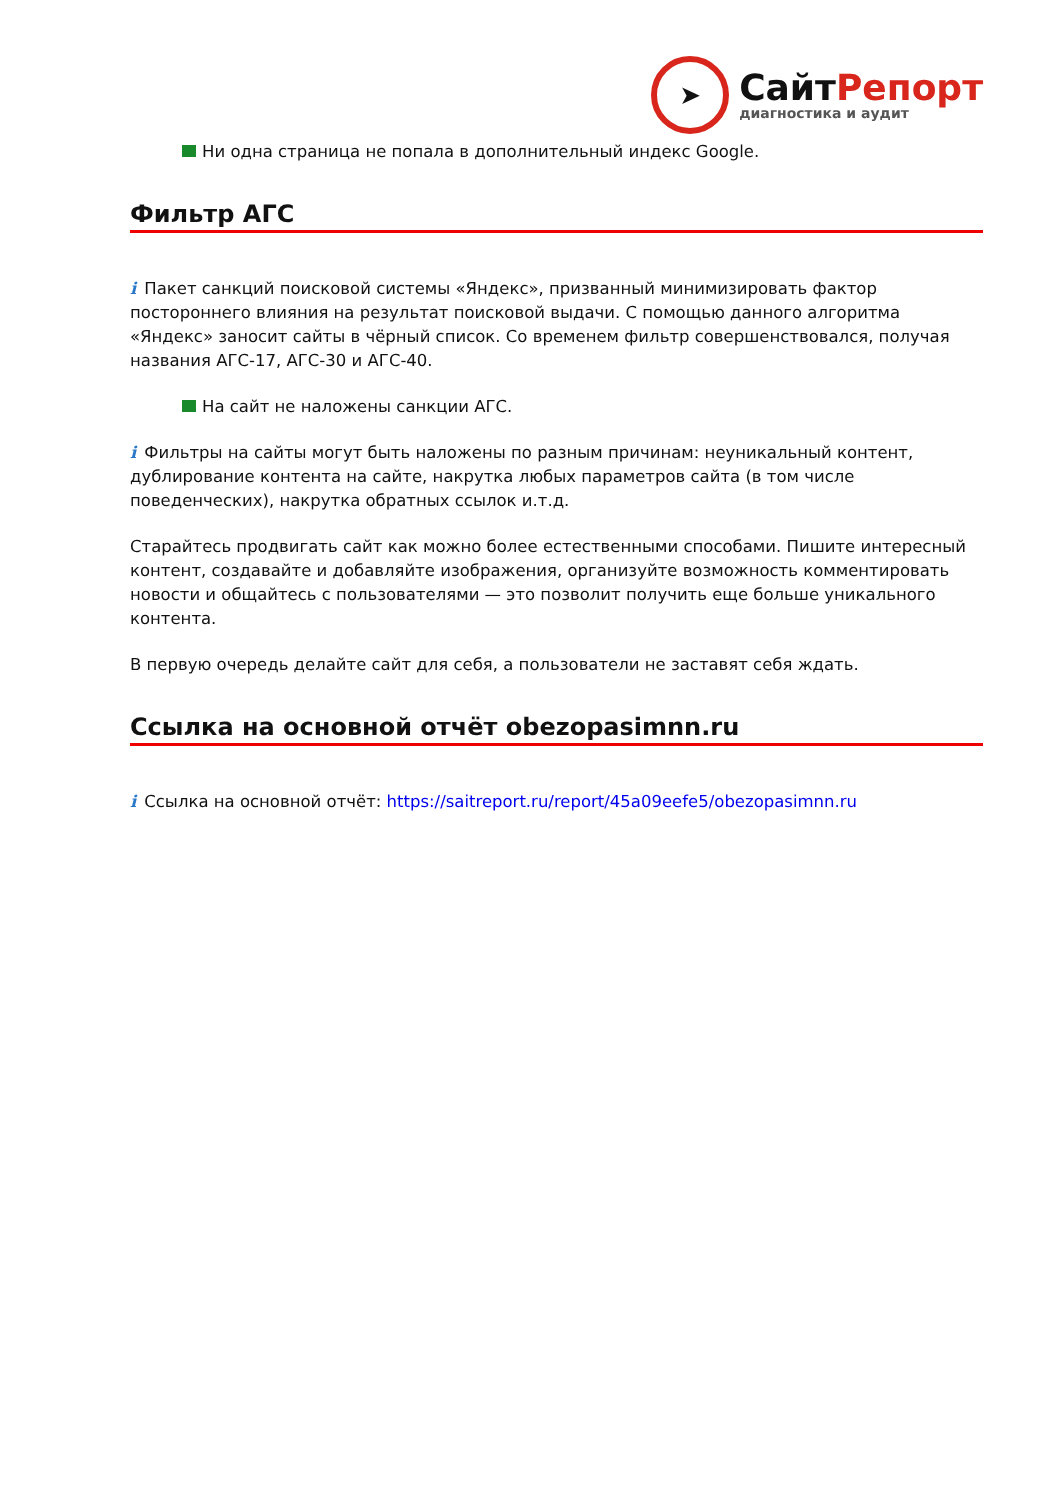➤
СайтРепорт
диагностика и аудит
Ни одна страница не попала в дополнительный индекс Google.
Фильтр АГС
i Пакет санкций поисковой системы «Яндекс», призванный минимизировать фактор постороннего влияния на результат поисковой выдачи. С помощью данного алгоритма «Яндекс» заносит сайты в чёрный список. Со временем фильтр совершенствовался, получая названия АГС-17, АГС-30 и АГС-40.
На сайт не наложены санкции АГС.
i Фильтры на сайты могут быть наложены по разным причинам: неуникальный контент, дублирование контента на сайте, накрутка любых параметров сайта (в том числе поведенческих), накрутка обратных ссылок и.т.д.
Старайтесь продвигать сайт как можно более естественными способами. Пишите интересный контент, создавайте и добавляйте изображения, организуйте возможность комментировать новости и общайтесь с пользователями — это позволит получить еще больше уникального контента.
В первую очередь делайте сайт для себя, а пользователи не заставят себя ждать.
Ссылка на основной отчёт obezopasimnn.ru
i Ссылка на основной отчёт: https://saitreport.ru/report/45a09eefe5/obezopasimnn.ru